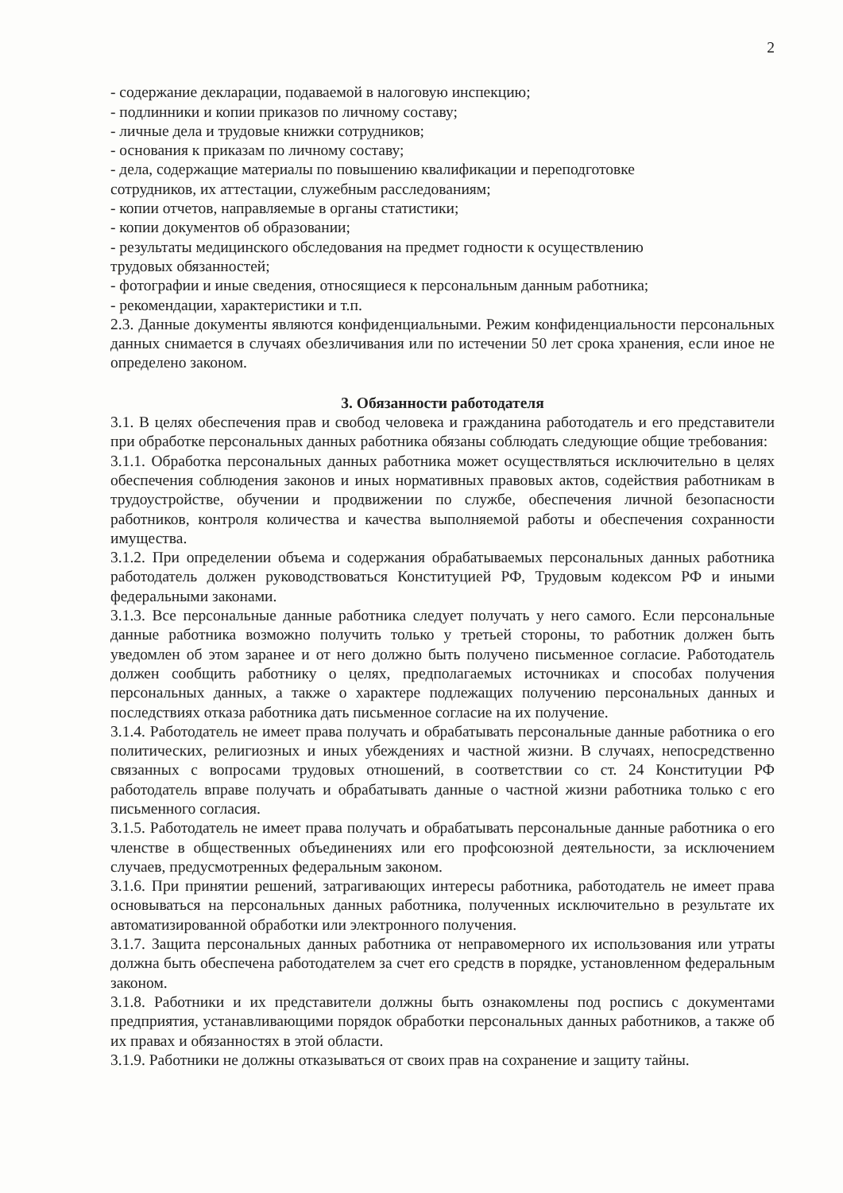2
- содержание декларации, подаваемой в налоговую инспекцию;
- подлинники и копии приказов по личному составу;
- личные дела и трудовые книжки сотрудников;
- основания к приказам по личному составу;
- дела, содержащие материалы по повышению квалификации и переподготовке
сотрудников, их аттестации, служебным расследованиям;
- копии отчетов, направляемые в органы статистики;
- копии документов об образовании;
- результаты медицинского обследования на предмет годности к осуществлению
трудовых обязанностей;
- фотографии и иные сведения, относящиеся к персональным данным работника;
- рекомендации, характеристики и т.п.
2.3. Данные документы являются конфиденциальными. Режим конфиденциальности персональных данных снимается в случаях обезличивания или по истечении 50 лет срока хранения, если иное не определено законом.
3. Обязанности работодателя
3.1. В целях обеспечения прав и свобод человека и гражданина работодатель и его представители при обработке персональных данных работника обязаны соблюдать следующие общие требования:
3.1.1. Обработка персональных данных работника может осуществляться исключительно в целях обеспечения соблюдения законов и иных нормативных правовых актов, содействия работникам в трудоустройстве, обучении и продвижении по службе, обеспечения личной безопасности работников, контроля количества и качества выполняемой работы и обеспечения сохранности имущества.
3.1.2. При определении объема и содержания обрабатываемых персональных данных работника работодатель должен руководствоваться Конституцией РФ, Трудовым кодексом РФ и иными федеральными законами.
3.1.3. Все персональные данные работника следует получать у него самого. Если персональные данные работника возможно получить только у третьей стороны, то работник должен быть уведомлен об этом заранее и от него должно быть получено письменное согласие. Работодатель должен сообщить работнику о целях, предполагаемых источниках и способах получения персональных данных, а также о характере подлежащих получению персональных данных и последствиях отказа работника дать письменное согласие на их получение.
3.1.4. Работодатель не имеет права получать и обрабатывать персональные данные работника о его политических, религиозных и иных убеждениях и частной жизни. В случаях, непосредственно связанных с вопросами трудовых отношений, в соответствии со ст. 24 Конституции РФ работодатель вправе получать и обрабатывать данные о частной жизни работника только с его письменного согласия.
3.1.5. Работодатель не имеет права получать и обрабатывать персональные данные работника о его членстве в общественных объединениях или его профсоюзной деятельности, за исключением случаев, предусмотренных федеральным законом.
3.1.6. При принятии решений, затрагивающих интересы работника, работодатель не имеет права основываться на персональных данных работника, полученных исключительно в результате их автоматизированной обработки или электронного получения.
3.1.7. Защита персональных данных работника от неправомерного их использования или утраты должна быть обеспечена работодателем за счет его средств в порядке, установленном федеральным законом.
3.1.8. Работники и их представители должны быть ознакомлены под роспись с документами предприятия, устанавливающими порядок обработки персональных данных работников, а также об их правах и обязанностях в этой области.
3.1.9. Работники не должны отказываться от своих прав на сохранение и защиту тайны.